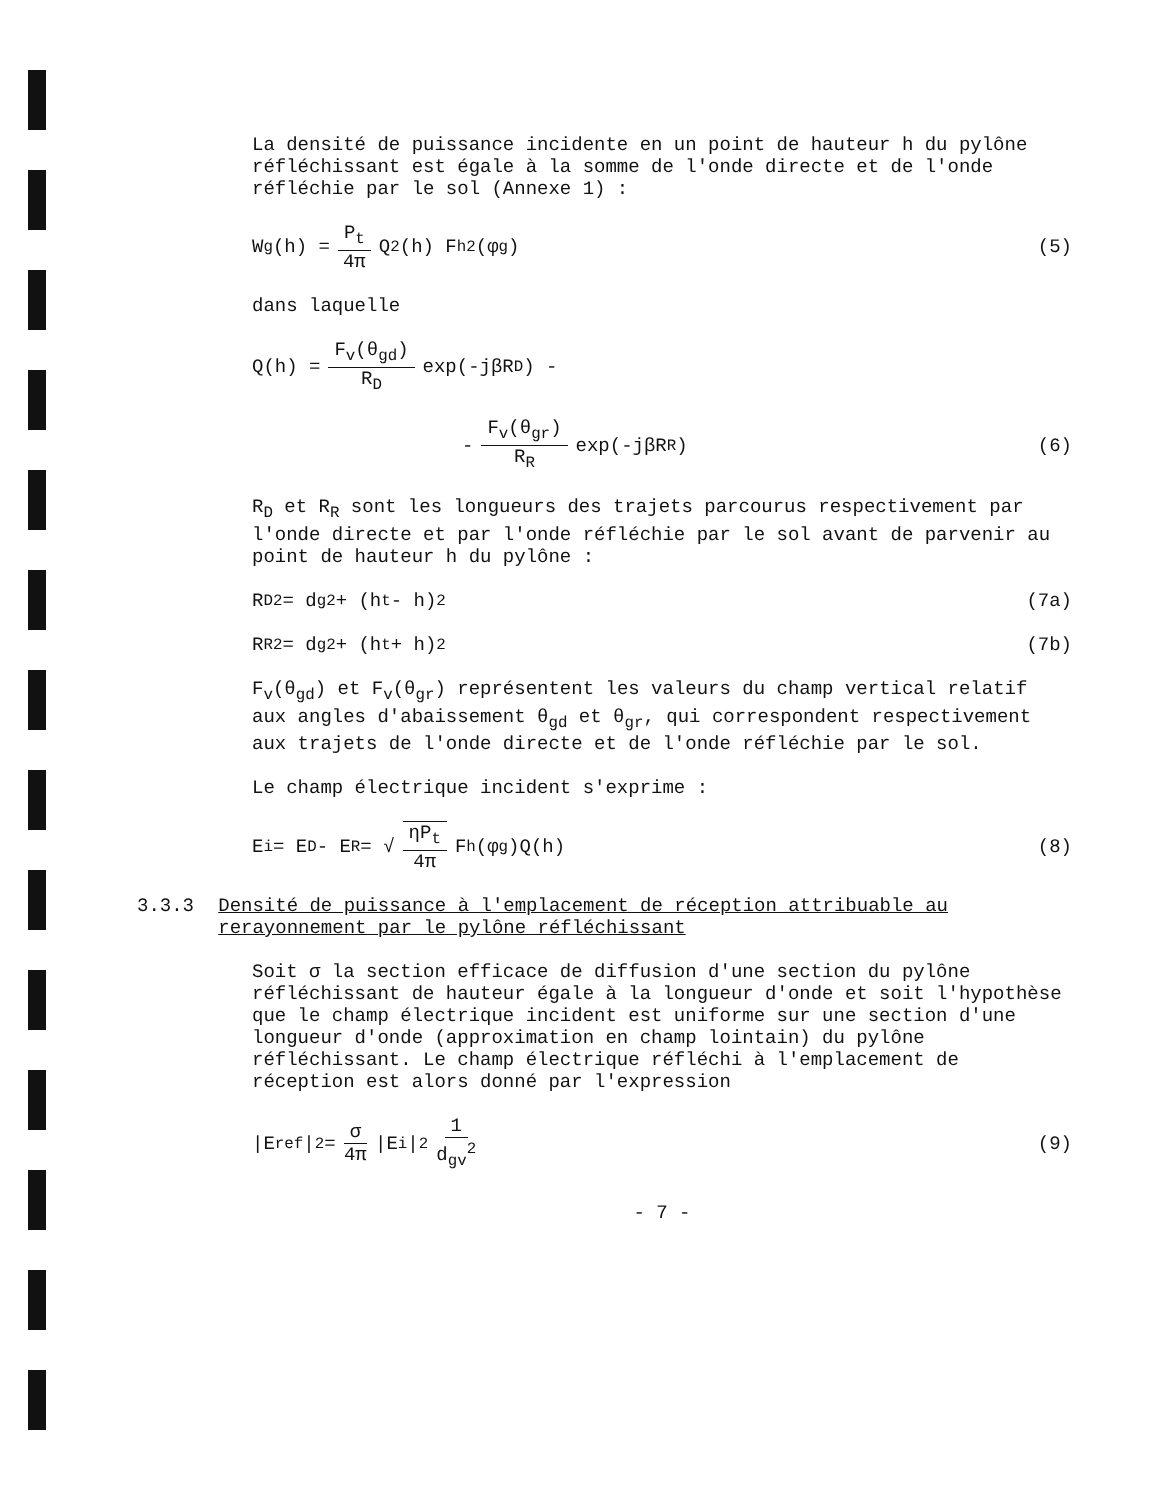La densité de puissance incidente en un point de hauteur h du pylône réfléchissant est égale à la somme de l'onde directe et de l'onde réfléchie par le sol (Annexe 1) :
W<sub>g</sub>(h) = P<sub>t</sub> 4π Q<sup>2</sup>(h) F<sub>h</sub><sup>2</sup>(φ<sub>g</sub>) (5)
dans laquelle
Q(h) = F<sub>v</sub>(θ<sub>gd</sub>) R<sub>D</sub> exp(-jβR<sub>D</sub>) -
- F<sub>v</sub>(θ<sub>gr</sub>) R<sub>R</sub> exp(-jβR<sub>R</sub>) (6)
R<sub>D</sub> et R<sub>R</sub> sont les longueurs des trajets parcourus respectivement par l'onde directe et par l'onde réfléchie par le sol avant de parvenir au point de hauteur h du pylône :
R<sub>D</sub><sup>2</sup> = d<sub>g</sub><sup>2</sup> + (h<sub>t</sub> - h)<sup>2</sup> (7a)
R<sub>R</sub><sup>2</sup> = d<sub>g</sub><sup>2</sup> + (h<sub>t</sub> + h)<sup>2</sup> (7b)
F<sub>v</sub>(θ<sub>gd</sub>) et F<sub>v</sub>(θ<sub>gr</sub>) représentent les valeurs du champ vertical relatif aux angles d'abaissement θ<sub>gd</sub> et θ<sub>gr</sub>, qui correspondent respectivement aux trajets de l'onde directe et de l'onde réfléchie par le sol.
Le champ électrique incident s'exprime :
E<sub>i</sub> = E<sub>D</sub> - E<sub>R</sub> = √ ηP<sub>t</sub> 4π F<sub>h</sub>(φ<sub>g</sub>)Q(h) (8)
3.3.3 Densité de puissance à l'emplacement de réception attribuable au rerayonnement par le pylône réfléchissant
Soit σ la section efficace de diffusion d'une section du pylône réfléchissant de hauteur égale à la longueur d'onde et soit l'hypothèse que le champ électrique incident est uniforme sur une section d'une longueur d'onde (approximation en champ lointain) du pylône réfléchissant. Le champ électrique réfléchi à l'emplacement de réception est alors donné par l'expression
|E<sub>ref</sub>|<sup>2</sup> = σ 4π |E<sub>i</sub>|<sup>2</sup> 1 d<sub>gv</sub><sup>2</sup> (9)
- 7 -